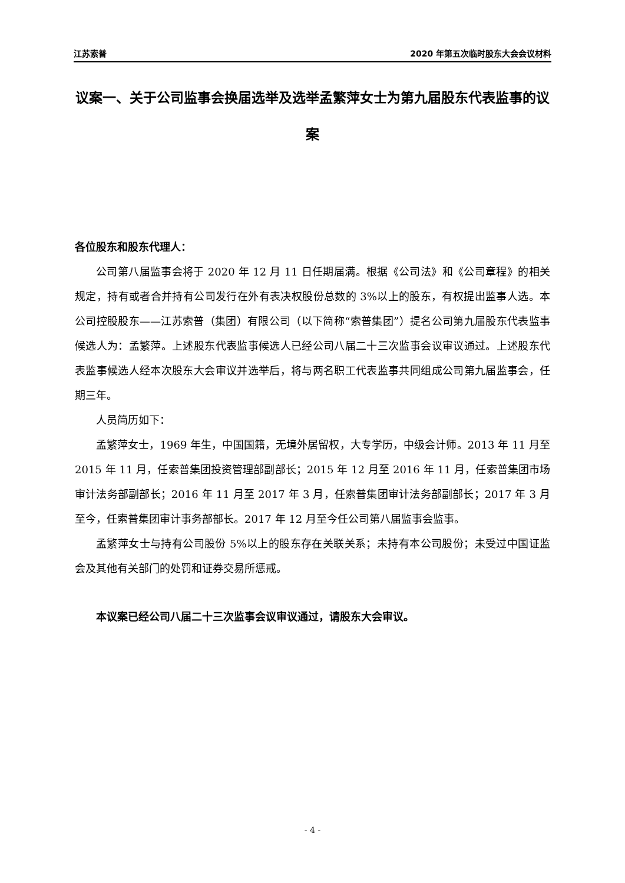江苏索普 2020 年第五次临时股东大会会议材料
议案一、关于公司监事会换届选举及选举孟繁萍女士为第九届股东代表监事的议案
各位股东和股东代理人：
公司第八届监事会将于 2020 年 12 月 11 日任期届满。根据《公司法》和《公司章程》的相关规定，持有或者合并持有公司发行在外有表决权股份总数的 3%以上的股东，有权提出监事人选。本公司控股股东——江苏索普（集团）有限公司（以下简称“索普集团”）提名公司第九届股东代表监事候选人为：孟繁萍。上述股东代表监事候选人已经公司八届二十三次监事会议审议通过。上述股东代表监事候选人经本次股东大会审议并选举后，将与两名职工代表监事共同组成公司第九届监事会，任期三年。
人员简历如下：
孟繁萍女士，1969 年生，中国国籍，无境外居留权，大专学历，中级会计师。2013 年 11 月至 2015 年 11 月，任索普集团投资管理部副部长；2015 年 12 月至 2016 年 11 月，任索普集团市场审计法务部副部长；2016 年 11 月至 2017 年 3 月，任索普集团审计法务部副部长；2017 年 3 月至今，任索普集团审计事务部部长。2017 年 12 月至今任公司第八届监事会监事。
孟繁萍女士与持有公司股份 5%以上的股东存在关联关系；未持有本公司股份；未受过中国证监会及其他有关部门的处罚和证券交易所惩戒。
本议案已经公司八届二十三次监事会议审议通过，请股东大会审议。
- 4 -